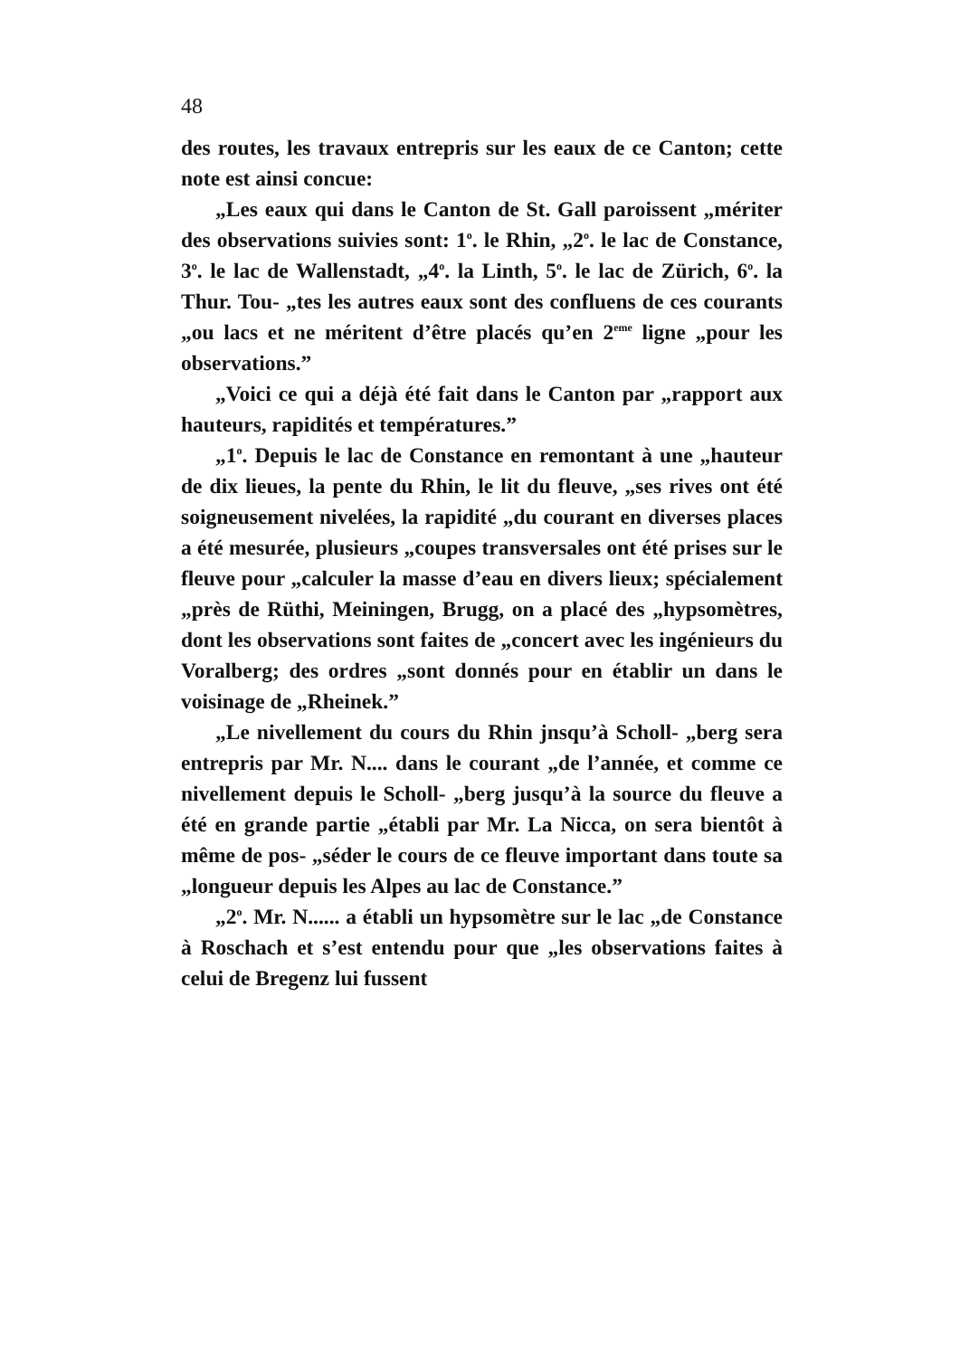48
des routes, les travaux entrepris sur les eaux de ce Canton; cette note est ainsi concue:
„Les eaux qui dans le Canton de St. Gall paroissent „mériter des observations suivies sont: 1<sup>o</sup>. le Rhin, „2<sup>o</sup>. le lac de Constance, 3<sup>o</sup>. le lac de Wallenstadt, „4<sup>o</sup>. la Linth, 5<sup>o</sup>. le lac de Zürich, 6<sup>o</sup>. la Thur. Tou- „tes les autres eaux sont des confluens de ces courants „ou lacs et ne méritent d’être placés qu’en 2<sup>eme</sup> ligne „pour les observations.”
„Voici ce qui a déjà été fait dans le Canton par „rapport aux hauteurs, rapidités et températures.”
„1<sup>o</sup>. Depuis le lac de Constance en remontant à une „hauteur de dix lieues, la pente du Rhin, le lit du fleuve, „ses rives ont été soigneusement nivelées, la rapidité „du courant en diverses places a été mesurée, plusieurs „coupes transversales ont été prises sur le fleuve pour „calculer la masse d’eau en divers lieux; spécialement „près de Rüthi, Meiningen, Brugg, on a placé des „hypsomètres, dont les observations sont faites de „concert avec les ingénieurs du Voralberg; des ordres „sont donnés pour en établir un dans le voisinage de „Rheinek.”
„Le nivellement du cours du Rhin jnsqu’à Scholl- „berg sera entrepris par Mr. N.... dans le courant „de l’année, et comme ce nivellement depuis le Scholl- „berg jusqu’à la source du fleuve a été en grande partie „établi par Mr. La Nicca, on sera bientôt à même de pos- „séder le cours de ce fleuve important dans toute sa „longueur depuis les Alpes au lac de Constance.”
„2<sup>o</sup>. Mr. N...... a établi un hypsomètre sur le lac „de Constance à Roschach et s’est entendu pour que „les observations faites à celui de Bregenz lui fussent